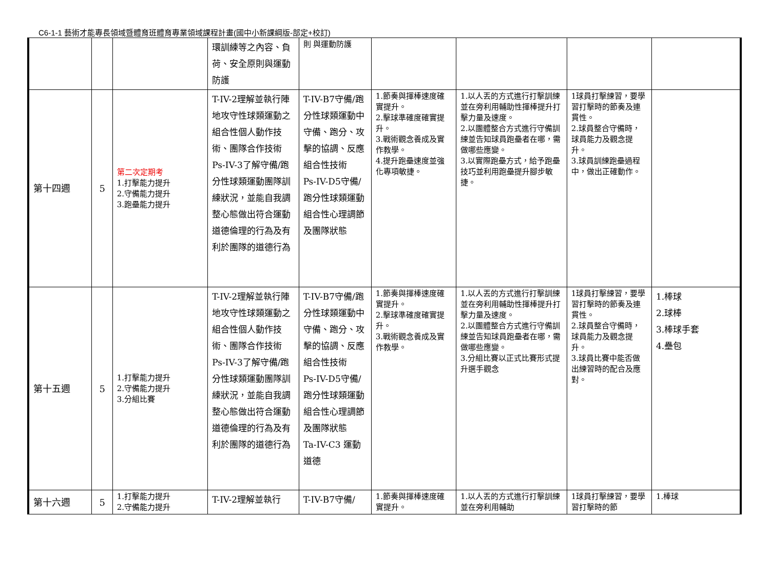C6-1-1 藝術才能專長領域暨體育班體育專業領域課程計畫(國中小新課綱版-部定+校訂)
| | | | 環訓練等之內容、負荷、安全原則與運動防護 | 則 與運動防護 | | | | |
| 第十四週 | 5 | 第二次定期考 1.打擊能力提升 2.守備能力提升 3.跑壘能力提升 | T-IV-2理解並執行陣地攻守性球類運動之組合性個人動作技術、團隊合作技術 Ps-IV-3了解守備/跑分性球類運動團隊訓練狀況，並能自我調整心態做出符合運動道德倫理的行為及有利於團隊的道德行為 | T-IV-B7守備/跑分性球類運動中守備、跑分、攻擊的協調、反應組合性技術 Ps-IV-D5守備/跑分性球類運動組合性心理調節及團隊狀態 | 1.節奏與揮棒速度確實提升。 2.擊球準確度確實提升。 3.戰術觀念養成及實作教學。 4.提升跑壘速度並強化專項敏捷。 | 1.以人丟的方式進行打擊訓練並在旁利用輔助性揮棒提升打擊力量及速度。 2.以團體整合方式進行守備訓練並告知球員跑壘者在哪，需做哪些應變。 3.以實際跑壘方式，給予跑壘技巧並利用跑壘提升腳步敏捷。 | 1球員打擊練習，要學習打擊時的節奏及連貫性。 2.球員整合守備時，球員能力及觀念提升。 3.球員訓練跑壘過程中，做出正確動作。 | |
| 第十五週 | 5 | 1.打擊能力提升 2.守備能力提升 3.分組比賽 | T-IV-2理解並執行陣地攻守性球類運動之組合性個人動作技術、團隊合作技術 Ps-IV-3了解守備/跑分性球類運動團隊訓練狀況，並能自我調整心態做出符合運動道德倫理的行為及有利於團隊的道德行為 | T-IV-B7守備/跑分性球類運動中守備、跑分、攻擊的協調、反應組合性技術 Ps-IV-D5守備/跑分性球類運動組合性心理調節及團隊狀態 Ta-IV-C3 運動道德 | 1.節奏與揮棒速度確實提升。 2.擊球準確度確實提升。 3.戰術觀念養成及實作教學。 | 1.以人丟的方式進行打擊訓練並在旁利用輔助性揮棒提升打擊力量及速度。 2.以團體整合方式進行守備訓練並告知球員跑壘者在哪，需做哪些應變。 3.分組比賽以正式比賽形式提升選手觀念 | 1球員打擊練習，要學習打擊時的節奏及連貫性。 2.球員整合守備時，球員能力及觀念提升。 3.球員比賽中能否做出練習時的配合及應對。 | 1.棒球 2.球棒 3.棒球手套 4.壘包 |
| 第十六週 | 5 | 1.打擊能力提升 2.守備能力提升 | T-IV-2理解並執行 | T-IV-B7守備/ | 1.節奏與揮棒速度確實提升。 | 1.以人丟的方式進行打擊訓練並在旁利用輔助 | 1球員打擊練習，要學習打擊時的節 | 1.棒球 |